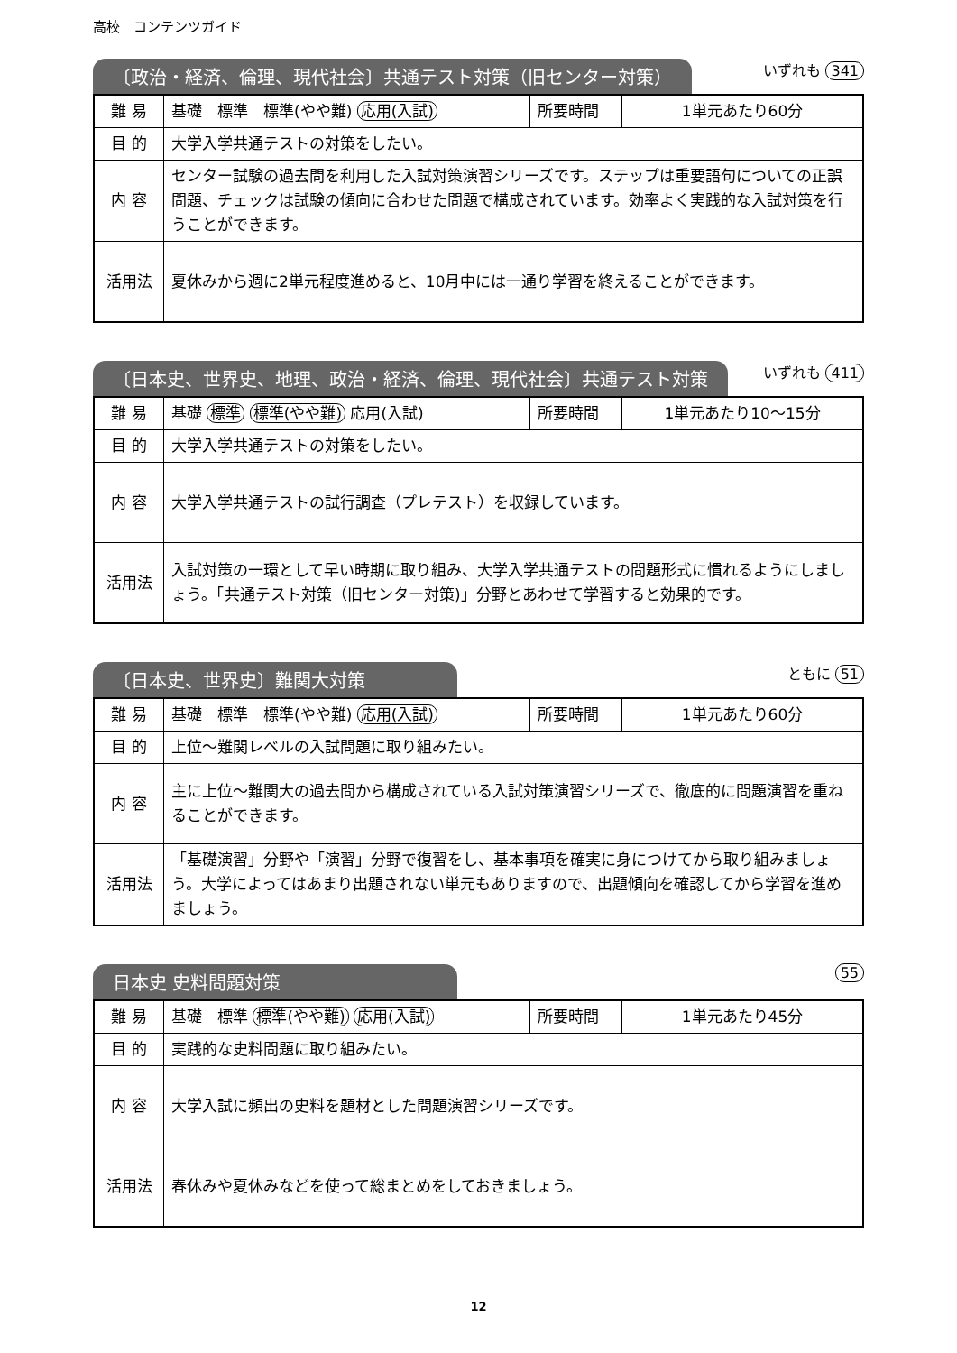高校　コンテンツガイド
〔政治・経済、倫理、現代社会〕共通テスト対策（旧センター対策）
いずれも 341
| 難 易 | 基礎 標準 標準(やや難) 応用(入試) | 所要時間 | 1単元あたり60分 |
| 目 的 | 大学入学共通テストの対策をしたい。 | | |
| 内 容 | センター試験の過去問を利用した入試対策演習シリーズです。ステップは重要語句についての正誤問題、チェックは試験の傾向に合わせた問題で構成されています。効率よく実践的な入試対策を行うことができます。 | | |
| 活用法 | 夏休みから週に2単元程度進めると、10月中には一通り学習を終えることができます。 | | |
〔日本史、世界史、地理、政治・経済、倫理、現代社会〕共通テスト対策
いずれも 411
| 難 易 | 基礎 標準 標準(やや難) 応用(入試) | 所要時間 | 1単元あたり10～15分 |
| 目 的 | 大学入学共通テストの対策をしたい。 | | |
| 内 容 | 大学入学共通テストの試行調査（プレテスト）を収録しています。 | | |
| 活用法 | 入試対策の一環として早い時期に取り組み、大学入学共通テストの問題形式に慣れるようにしましょう。「共通テスト対策（旧センター対策)」分野とあわせて学習すると効果的です。 | | |
〔日本史、世界史〕難関大対策
ともに 51
| 難 易 | 基礎 標準 標準(やや難) 応用(入試) | 所要時間 | 1単元あたり60分 |
| 目 的 | 上位～難関レベルの入試問題に取り組みたい。 | | |
| 内 容 | 主に上位～難関大の過去問から構成されている入試対策演習シリーズで、徹底的に問題演習を重ねることができます。 | | |
| 活用法 | 「基礎演習」分野や「演習」分野で復習をし、基本事項を確実に身につけてから取り組みましょう。大学によってはあまり出題されない単元もありますので、出題傾向を確認してから学習を進めましょう。 | | |
日本史 史料問題対策
55
| 難 易 | 基礎 標準 標準(やや難) 応用(入試) | 所要時間 | 1単元あたり45分 |
| 目 的 | 実践的な史料問題に取り組みたい。 | | |
| 内 容 | 大学入試に頻出の史料を題材とした問題演習シリーズです。 | | |
| 活用法 | 春休みや夏休みなどを使って総まとめをしておきましょう。 | | |
12